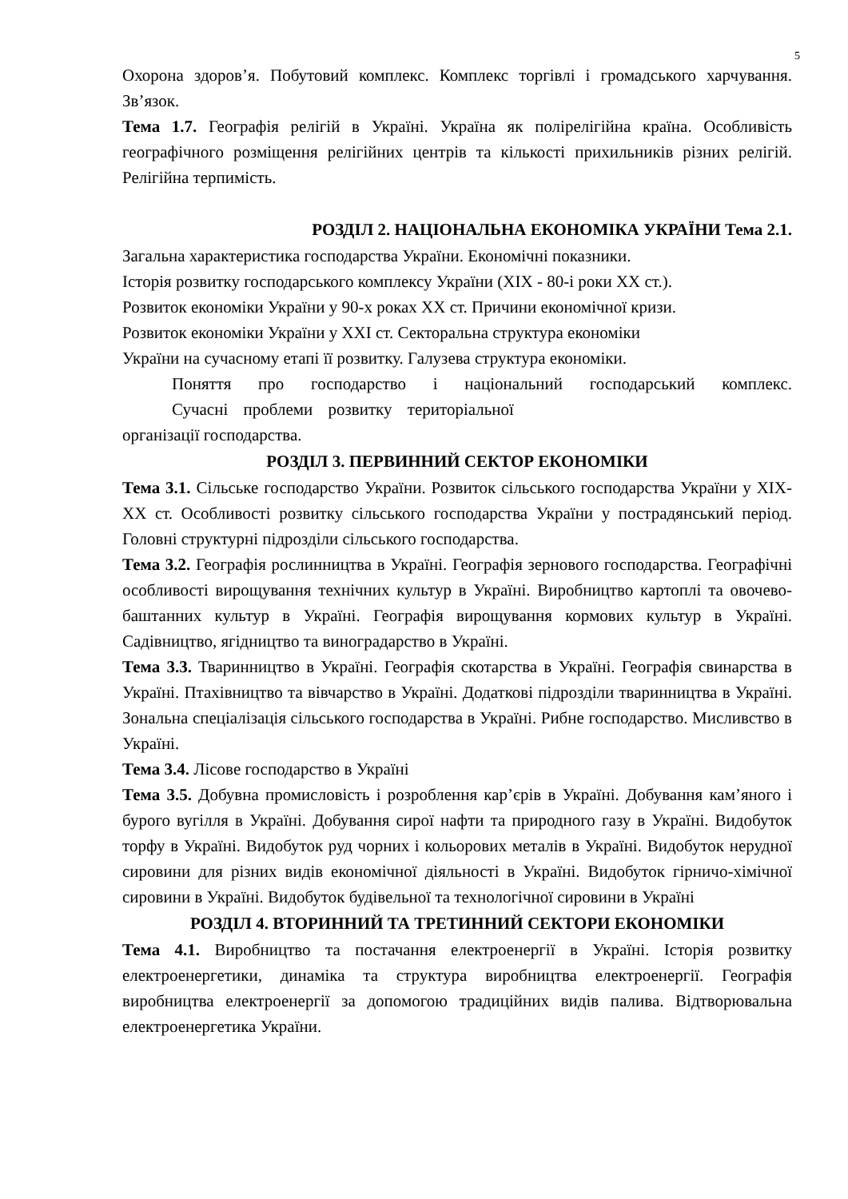5
Охорона здоров’я. Побутовий комплекс. Комплекс торгівлі і громадського харчування. Зв’язок.
Тема 1.7. Географія релігій в Україні. Україна як полірелігійна країна. Особливість географічного розміщення релігійних центрів та кількості прихильників різних релігій. Релігійна терпимість.
РОЗДІЛ 2. НАЦІОНАЛЬНА ЕКОНОМІКА УКРАЇНИ Тема 2.1.
Загальна характеристика господарства України. Економічні показники.
Історія розвитку господарського комплексу України (XIX - 80-і роки XX ст.).
Розвиток економіки України у 90-х роках XX ст. Причини економічної кризи.
Розвиток економіки України у XXI ст. Секторальна структура економіки
України на сучасному етапі її розвитку. Галузева структура економіки.
Поняття про господарство і національний господарський комплекс. Сучасні проблеми розвитку територіальної
організації господарства.
РОЗДІЛ 3. ПЕРВИННИЙ СЕКТОР ЕКОНОМІКИ
Тема 3.1. Сільське господарство України. Розвиток сільського господарства України у XIX-XX ст. Особливості розвитку сільського господарства України у пострадянський період. Головні структурні підрозділи сільського господарства.
Тема 3.2. Географія рослинництва в Україні. Географія зернового господарства. Географічні особливості вирощування технічних культур в Україні. Виробництво картоплі та овочево-баштанних культур в Україні. Географія вирощування кормових культур в Україні. Садівництво, ягідництво та виноградарство в Україні.
Тема 3.3. Тваринництво в Україні. Географія скотарства в Україні. Географія свинарства в Україні. Птахівництво та вівчарство в Україні. Додаткові підрозділи тваринництва в Україні. Зональна спеціалізація сільського господарства в Україні. Рибне господарство. Мисливство в Україні.
Тема 3.4. Лісове господарство в Україні
Тема 3.5. Добувна промисловість і розроблення кар’єрів в Україні. Добування кам’яного і бурого вугілля в Україні. Добування сирої нафти та природного газу в Україні. Видобуток торфу в Україні. Видобуток руд чорних і кольорових металів в Україні. Видобуток нерудної сировини для різних видів економічної діяльності в Україні. Видобуток гірничо-хімічної сировини в Україні. Видобуток будівельної та технологічної сировини в Україні
РОЗДІЛ 4. ВТОРИННИЙ ТА ТРЕТИННИЙ СЕКТОРИ ЕКОНОМІКИ
Тема 4.1. Виробництво та постачання електроенергії в Україні. Історія розвитку електроенергетики, динаміка та структура виробництва електроенергії. Географія виробництва електроенергії за допомогою традиційних видів палива. Відтворювальна електроенергетика України.